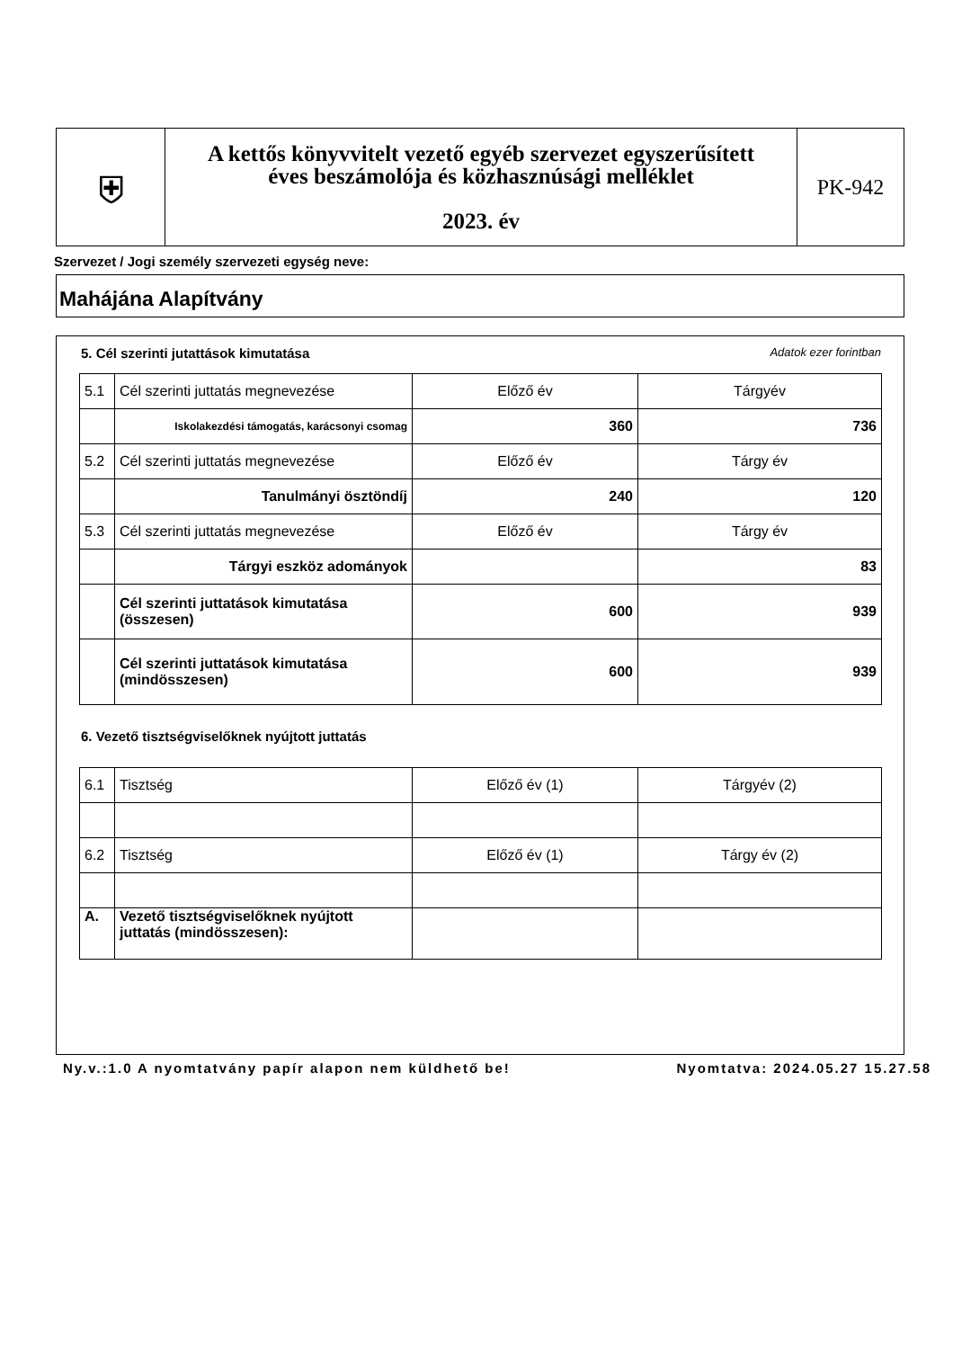| ⛨ | A kettős könyvvitelt vezető egyéb szervezet egyszerűsített éves beszámolója és közhasznúsági melléklet 2023. év | PK-942 |
Szervezet / Jogi személy szervezeti egység neve:
Mahájána Alapítvány
5. Cél szerinti jutattások kimutatása Adatok ezer forintban
| 5.1 | Cél szerinti juttatás megnevezése | Előző év | Tárgyév |
| | Iskolakezdési támogatás, karácsonyi csomag | 360 | 736 |
| 5.2 | Cél szerinti juttatás megnevezése | Előző év | Tárgy év |
| | Tanulmányi ösztöndíj | 240 | 120 |
| 5.3 | Cél szerinti juttatás megnevezése | Előző év | Tárgy év |
| | Tárgyi eszköz adományok | | 83 |
| | Cél szerinti juttatások kimutatása (összesen) | 600 | 939 |
| | Cél szerinti juttatások kimutatása (mindösszesen) | 600 | 939 |
6. Vezető tisztségviselőknek nyújtott juttatás
| 6.1 | Tisztség | Előző év (1) | Tárgyév (2) |
| 6.2 | Tisztség | Előző év (1) | Tárgy év (2) |
| A. | Vezető tisztségviselőknek nyújtott juttatás (mindösszesen): | | |
Ny.v.:1.0 A nyomtatvány papír alapon nem küldhető be! Nyomtatva: 2024.05.27 15.27.58